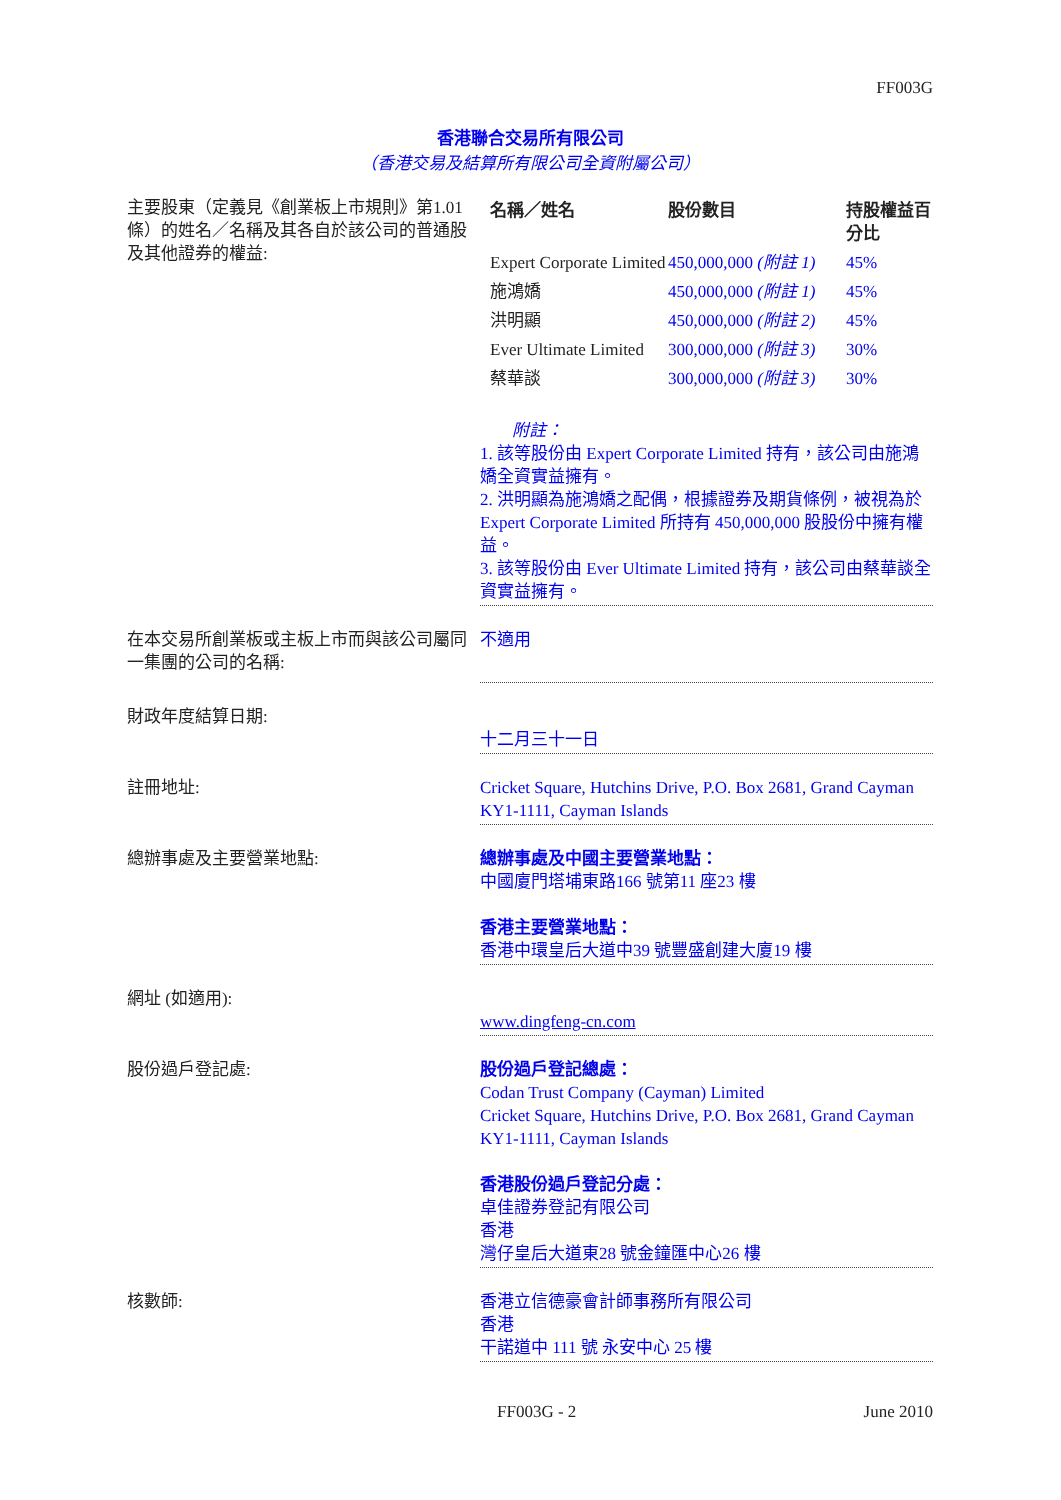FF003G
香港聯合交易所有限公司
（香港交易及結算所有限公司全資附屬公司）
主要股東（定義見《創業板上市規則》第1.01條）的姓名／名稱及其各自於該公司的普通股及其他證券的權益:
| 名稱／姓名 | 股份數目 | 持股權益百分比 |
| --- | --- | --- |
| Expert Corporate Limited | 450,000,000 (附註 1) | 45% |
| 施鴻嬌 | 450,000,000 (附註 1) | 45% |
| 洪明顯 | 450,000,000 (附註 2) | 45% |
| Ever Ultimate Limited | 300,000,000 (附註 3) | 30% |
| 蔡華談 | 300,000,000 (附註 3) | 30% |
附註：
1. 該等股份由 Expert Corporate Limited 持有，該公司由施鴻嬌全資實益擁有。
2. 洪明顯為施鴻嬌之配偶，根據證券及期貨條例，被視為於 Expert Corporate Limited 所持有 450,000,000 股股份中擁有權益。
3. 該等股份由 Ever Ultimate Limited 持有，該公司由蔡華談全資實益擁有。
在本交易所創業板或主板上市而與該公司屬同一集團的公司的名稱:
不適用
財政年度結算日期:
十二月三十一日
註冊地址: Cricket Square, Hutchins Drive, P.O. Box 2681, Grand Cayman KY1-1111, Cayman Islands
總辦事處及主要營業地點: 總辦事處及中國主要營業地點：
中國廈門塔埔東路166 號第11 座23 樓
香港主要營業地點：
香港中環皇后大道中39 號豐盛創建大廈19 樓
網址 (如適用):
www.dingfeng-cn.com
股份過戶登記處: 股份過戶登記總處：
Codan Trust Company (Cayman) Limited
Cricket Square, Hutchins Drive, P.O. Box 2681, Grand Cayman
KY1-1111, Cayman Islands
香港股份過戶登記分處：
卓佳證券登記有限公司
香港
灣仔皇后大道東28 號金鐘匯中心26 樓
核數師: 香港立信德豪會計師事務所有限公司
香港
干諾道中 111 號 永安中心 25 樓
FF003G - 2 June 2010